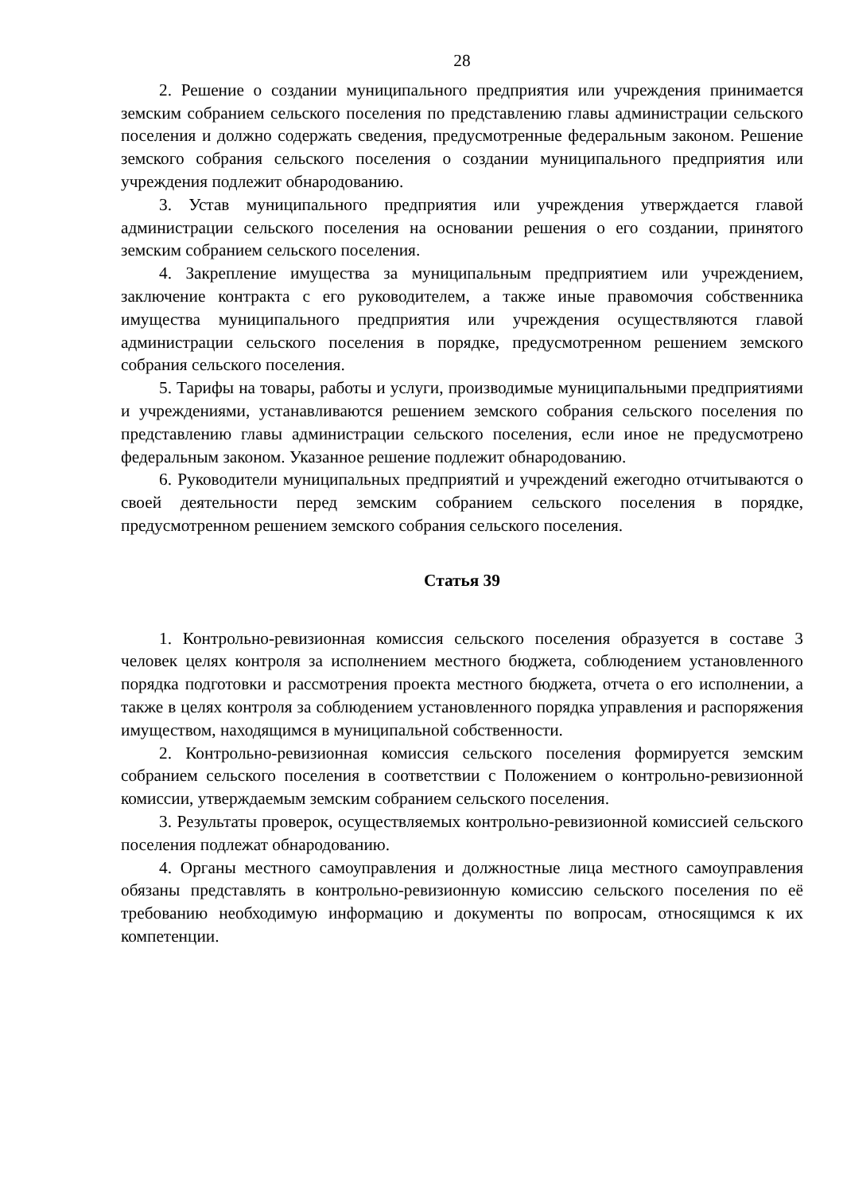28
2. Решение о создании муниципального предприятия или учреждения принимается земским собранием сельского поселения по представлению главы администрации сельского поселения и должно содержать сведения, предусмотренные федеральным законом. Решение земского собрания сельского поселения о создании муниципального предприятия или учреждения подлежит обнародованию.
3. Устав муниципального предприятия или учреждения утверждается главой администрации сельского поселения на основании решения о его создании, принятого земским собранием сельского поселения.
4. Закрепление имущества за муниципальным предприятием или учреждением, заключение контракта с его руководителем, а также иные правомочия собственника имущества муниципального предприятия или учреждения осуществляются главой администрации сельского поселения в порядке, предусмотренном решением земского собрания сельского поселения.
5. Тарифы на товары, работы и услуги, производимые муниципальными предприятиями и учреждениями, устанавливаются решением земского собрания сельского поселения по представлению главы администрации сельского поселения, если иное не предусмотрено федеральным законом. Указанное решение подлежит обнародованию.
6. Руководители муниципальных предприятий и учреждений ежегодно отчитываются о своей деятельности перед земским собранием сельского поселения в порядке, предусмотренном решением земского собрания сельского поселения.
Статья 39
1. Контрольно-ревизионная комиссия сельского поселения образуется в составе 3 человек целях контроля за исполнением местного бюджета, соблюдением установленного порядка подготовки и рассмотрения проекта местного бюджета, отчета о его исполнении, а также в целях контроля за соблюдением установленного порядка управления и распоряжения имуществом, находящимся в муниципальной собственности.
2. Контрольно-ревизионная комиссия сельского поселения формируется земским собранием сельского поселения в соответствии с Положением о контрольно-ревизионной комиссии, утверждаемым земским собранием сельского поселения.
3. Результаты проверок, осуществляемых контрольно-ревизионной комиссией сельского поселения подлежат обнародованию.
4. Органы местного самоуправления и должностные лица местного самоуправления обязаны представлять в контрольно-ревизионную комиссию сельского поселения по её требованию необходимую информацию и документы по вопросам, относящимся к их компетенции.